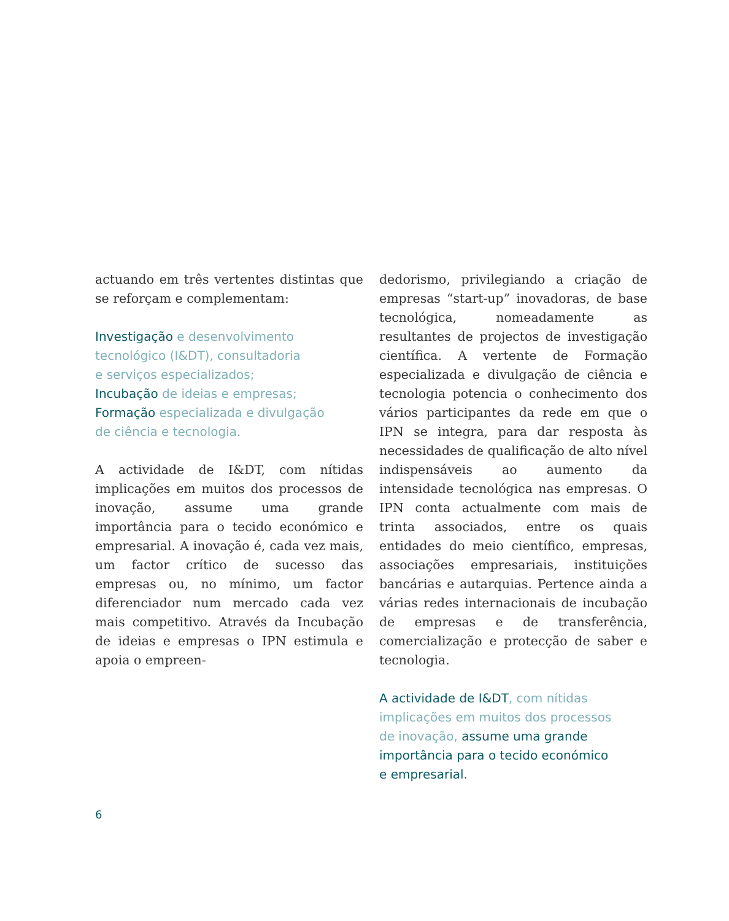actuando em três vertentes distintas que se reforçam e complementam:
Investigação e desenvolvimento
tecnológico (I&DT), consultadoria
e serviços especializados;
Incubação de ideias e empresas;
Formação especializada e divulgação
de ciência e tecnologia.
A actividade de I&DT, com nítidas implicações em muitos dos processos de inovação, assume uma grande importância para o tecido económico e empresarial. A inovação é, cada vez mais, um factor crítico de sucesso das empresas ou, no mínimo, um factor diferenciador num mercado cada vez mais competitivo. Através da Incubação de ideias e empresas o IPN estimula e apoia o empreen-
dedorismo, privilegiando a criação de empresas “start-up” inovadoras, de base tecnológica, nomeadamente as resultantes de projectos de investigação científica. A vertente de Formação especializada e divulgação de ciência e tecnologia potencia o conhecimento dos vários participantes da rede em que o IPN se integra, para dar resposta às necessidades de qualificação de alto nível indispensáveis ao aumento da intensidade tecnológica nas empresas. O IPN conta actualmente com mais de trinta associados, entre os quais entidades do meio científico, empresas, associações empresariais, instituições bancárias e autarquias. Pertence ainda a várias redes internacionais de incubação de empresas e de transferência, comercialização e protecção de saber e tecnologia.
A actividade de I&DT, com nítidas
implicações em muitos dos processos
de inovação, assume uma grande
importância para o tecido económico
e empresarial.
6